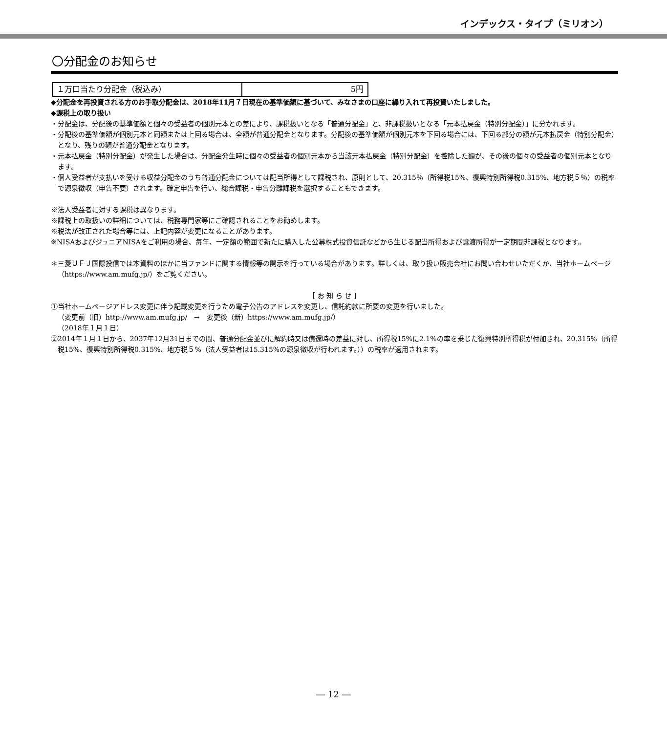インデックス・タイプ（ミリオン）
〇分配金のお知らせ
| １万口当たり分配金（税込み） | 5円 |
◆分配金を再投資される方のお手取分配金は、2018年11月７日現在の基準価額に基づいて、みなさまの口座に繰り入れて再投資いたしました。
◆課税上の取り扱い
・分配金は、分配後の基準価額と個々の受益者の個別元本との差により、課税扱いとなる「普通分配金」と、非課税扱いとなる「元本払戻金（特別分配金）」に分かれます。
・分配後の基準価額が個別元本と同額または上回る場合は、全額が普通分配金となります。分配後の基準価額が個別元本を下回る場合には、下回る部分の額が元本払戻金（特別分配金）となり、残りの額が普通分配金となります。
・元本払戻金（特別分配金）が発生した場合は、分配金発生時に個々の受益者の個別元本から当該元本払戻金（特別分配金）を控除した額が、その後の個々の受益者の個別元本となります。
・個人受益者が支払いを受ける収益分配金のうち普通分配金については配当所得として課税され、原則として、20.315％（所得税15%、復興特別所得税0.315%、地方税５％）の税率で源泉徴収（申告不要）されます。確定申告を行い、総合課税・申告分離課税を選択することもできます。
※法人受益者に対する課税は異なります。
※課税上の取扱いの詳細については、税務専門家等にご確認されることをお勧めします。
※税法が改正された場合等には、上記内容が変更になることがあります。
※NISAおよびジュニアNISAをご利用の場合、毎年、一定額の範囲で新たに購入した公募株式投資信託などから生じる配当所得および譲渡所得が一定期間非課税となります。
＊三菱ＵＦＪ国際投信では本資料のほかに当ファンドに関する情報等の開示を行っている場合があります。詳しくは、取り扱い販売会社にお問い合わせいただくか、当社ホームページ（https://www.am.mufg.jp/）をご覧ください。
［ お 知 ら せ ］
①当社ホームページアドレス変更に伴う記載変更を行うため電子公告のアドレスを変更し、信託約款に所要の変更を行いました。
（変更前（旧）http://www.am.mufg.jp/　→　変更後（新）https://www.am.mufg.jp/）
（2018年１月１日）
②2014年１月１日から、2037年12月31日までの間、普通分配金並びに解約時又は償還時の差益に対し、所得税15%に2.1%の率を乗じた復興特別所得税が付加され、20.315%（所得税15%、復興特別所得税0.315%、地方税５%（法人受益者は15.315%の源泉徴収が行われます。））の税率が適用されます。
― 12 ―